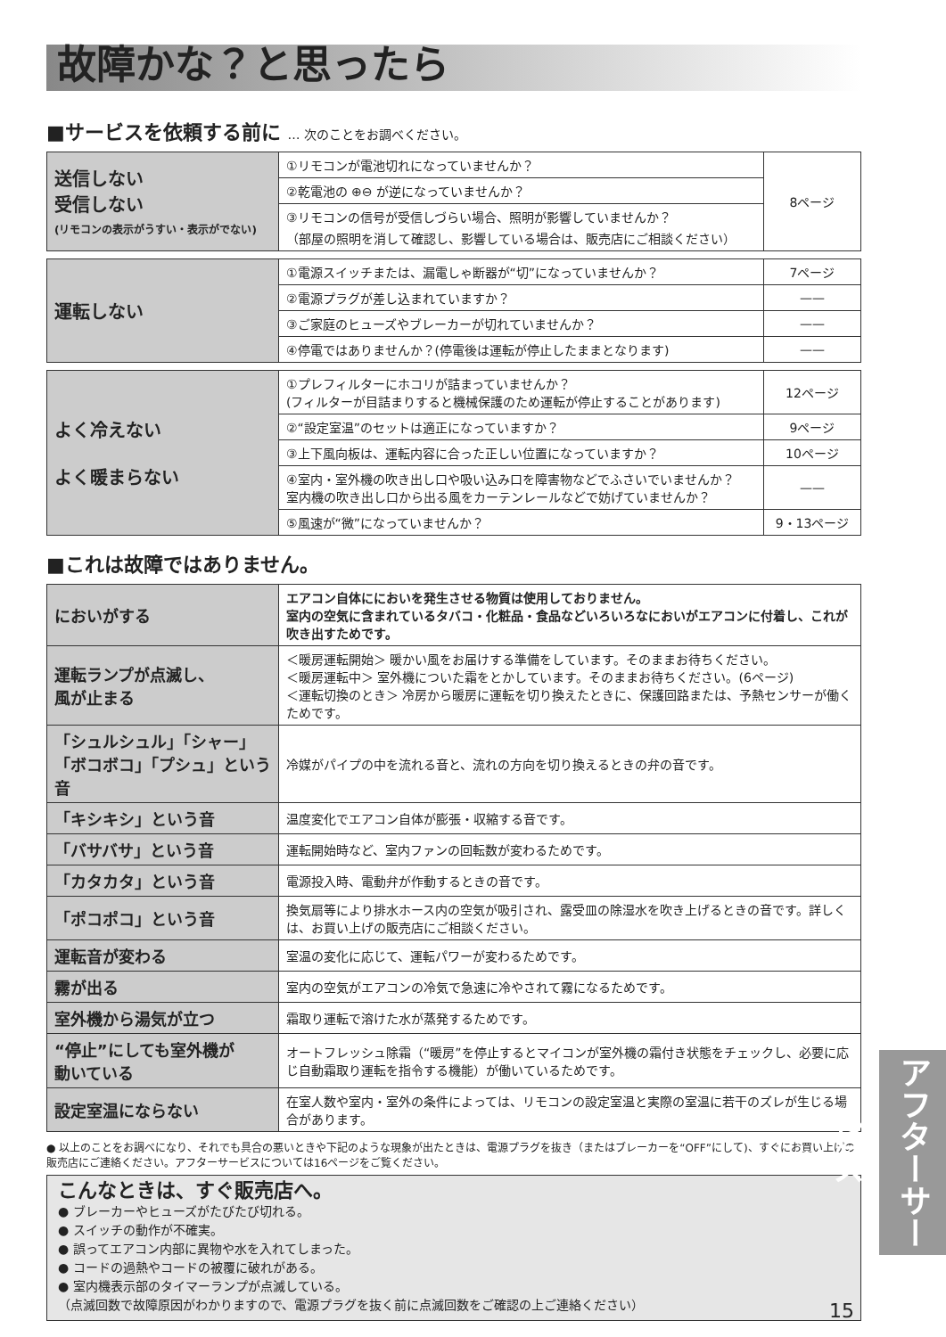故障かな？と思ったら
■サービスを依頼する前に … 次のことをお調べください。
| 送信しない 受信しない (リモコンの表示がうすい・表示がでない) | ①リモコンが電池切れになっていませんか？ | 8ページ |
| | ②乾電池の ⊕⊖ が逆になっていませんか？ | |
| | ③リモコンの信号が受信しづらい場合、照明が影響していませんか？ （部屋の照明を消して確認し、影響している場合は、販売店にご相談ください） | |
| 運転しない | ①電源スイッチまたは、漏電しゃ断器が“切”になっていませんか？ | 7ページ |
| | ②電源プラグが差し込まれていますか？ | —— |
| | ③ご家庭のヒューズやブレーカーが切れていませんか？ | —— |
| | ④停電ではありませんか？(停電後は運転が停止したままとなります) | —— |
| よく冷えない よく暖まらない | ①プレフィルターにホコリが詰まっていませんか？ (フィルターが目詰まりすると機械保護のため運転が停止することがあります) | 12ページ |
| | ②“設定室温”のセットは適正になっていますか？ | 9ページ |
| | ③上下風向板は、運転内容に合った正しい位置になっていますか？ | 10ページ |
| | ④室内・室外機の吹き出し口や吸い込み口を障害物などでふさいでいませんか？ 室内機の吹き出し口から出る風をカーテンレールなどで妨げていませんか？ | —— |
| | ⑤風速が“微”になっていませんか？ | 9・13ページ |
■これは故障ではありません。
| においがする | エアコン自体ににおいを発生させる物質は使用しておりません。 室内の空気に含まれているタバコ・化粧品・食品などいろいろなにおいがエアコンに付着し、これが吹き出すためです。 |
| 運転ランプが点滅し、 風が止まる | ＜暖房運転開始＞ 暖かい風をお届けする準備をしています。そのままお待ちください。 ＜暖房運転中＞ 室外機についた霜をとかしています。そのままお待ちください。(6ページ) ＜運転切換のとき＞ 冷房から暖房に運転を切り換えたときに、保護回路または、予熱センサーが働くためです。 |
| 「シュルシュル」「シャー」 「ボコボコ」「プシュ」という音 | 冷媒がパイプの中を流れる音と、流れの方向を切り換えるときの弁の音です。 |
| 「キシキシ」という音 | 温度変化でエアコン自体が膨張・収縮する音です。 |
| 「バサバサ」という音 | 運転開始時など、室内ファンの回転数が変わるためです。 |
| 「カタカタ」という音 | 電源投入時、電動弁が作動するときの音です。 |
| 「ポコポコ」という音 | 換気扇等により排水ホース内の空気が吸引され、露受皿の除湿水を吹き上げるときの音です。詳しくは、お買い上げの販売店にご相談ください。 |
| 運転音が変わる | 室温の変化に応じて、運転パワーが変わるためです。 |
| 霧が出る | 室内の空気がエアコンの冷気で急速に冷やされて霧になるためです。 |
| 室外機から湯気が立つ | 霜取り運転で溶けた水が蒸発するためです。 |
| “停止”にしても室外機が 動いている | オートフレッシュ除霜（“暖房”を停止するとマイコンが室外機の霜付き状態をチェックし、必要に応じ自動霜取り運転を指令する機能）が働いているためです。 |
| 設定室温にならない | 在室人数や室内・室外の条件によっては、リモコンの設定室温と実際の室温に若干のズレが生じる場合があります。 |
● 以上のことをお調べになり、それでも具合の悪いときや下記のような現象が出たときは、電源プラグを抜き（またはブレーカーを“OFF”にして)、すぐにお買い上げの販売店にご連絡ください。アフターサービスについては16ページをご覧ください。
こんなときは、すぐ販売店へ。
● ブレーカーやヒューズがたびたび切れる。
● スイッチの動作が不確実。
● 誤ってエアコン内部に異物や水を入れてしまった。
● コードの過熱やコードの被覆に破れがある。
● 室内機表示部のタイマーランプが点滅している。
（点滅回数で故障原因がわかりますので、電源プラグを抜く前に点滅回数をご確認の上ご連絡ください）
アフターサービス
15